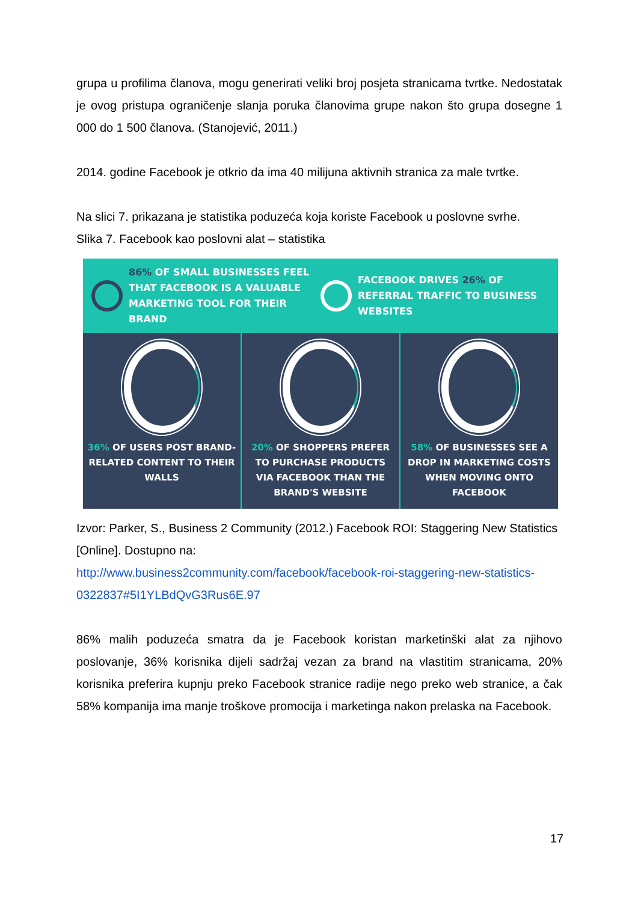grupa u profilima članova, mogu generirati veliki broj posjeta stranicama tvrtke. Nedostatak je ovog pristupa ograničenje slanja poruka članovima grupe nakon što grupa dosegne 1 000 do 1 500 članova. (Stanojević, 2011.)
2014. godine Facebook je otkrio da ima 40 milijuna aktivnih stranica za male tvrtke.
Na slici 7. prikazana je statistika poduzeća koja koriste Facebook u poslovne svrhe.
Slika 7. Facebook kao poslovni alat – statistika
86% OF SMALL BUSINESSES FEEL THAT FACEBOOK IS A VALUABLE MARKETING TOOL FOR THEIR BRAND
FACEBOOK DRIVES 26% OF REFERRAL TRAFFIC TO BUSINESS WEBSITES
36% OF USERS POST BRAND-RELATED CONTENT TO THEIR WALLS
20% OF SHOPPERS PREFER TO PURCHASE PRODUCTS VIA FACEBOOK THAN THE BRAND'S WEBSITE
58% OF BUSINESSES SEE A DROP IN MARKETING COSTS WHEN MOVING ONTO FACEBOOK
Izvor: Parker, S., Business 2 Community (2012.) Facebook ROI: Staggering New Statistics [Online]. Dostupno na:
http://www.business2community.com/facebook/facebook-roi-staggering-new-statistics-0322837#5I1YLBdQvG3Rus6E.97
86% malih poduzeća smatra da je Facebook koristan marketinški alat za njihovo poslovanje, 36% korisnika dijeli sadržaj vezan za brand na vlastitim stranicama, 20% korisnika preferira kupnju preko Facebook stranice radije nego preko web stranice, a čak 58% kompanija ima manje troškove promocija i marketinga nakon prelaska na Facebook.
17